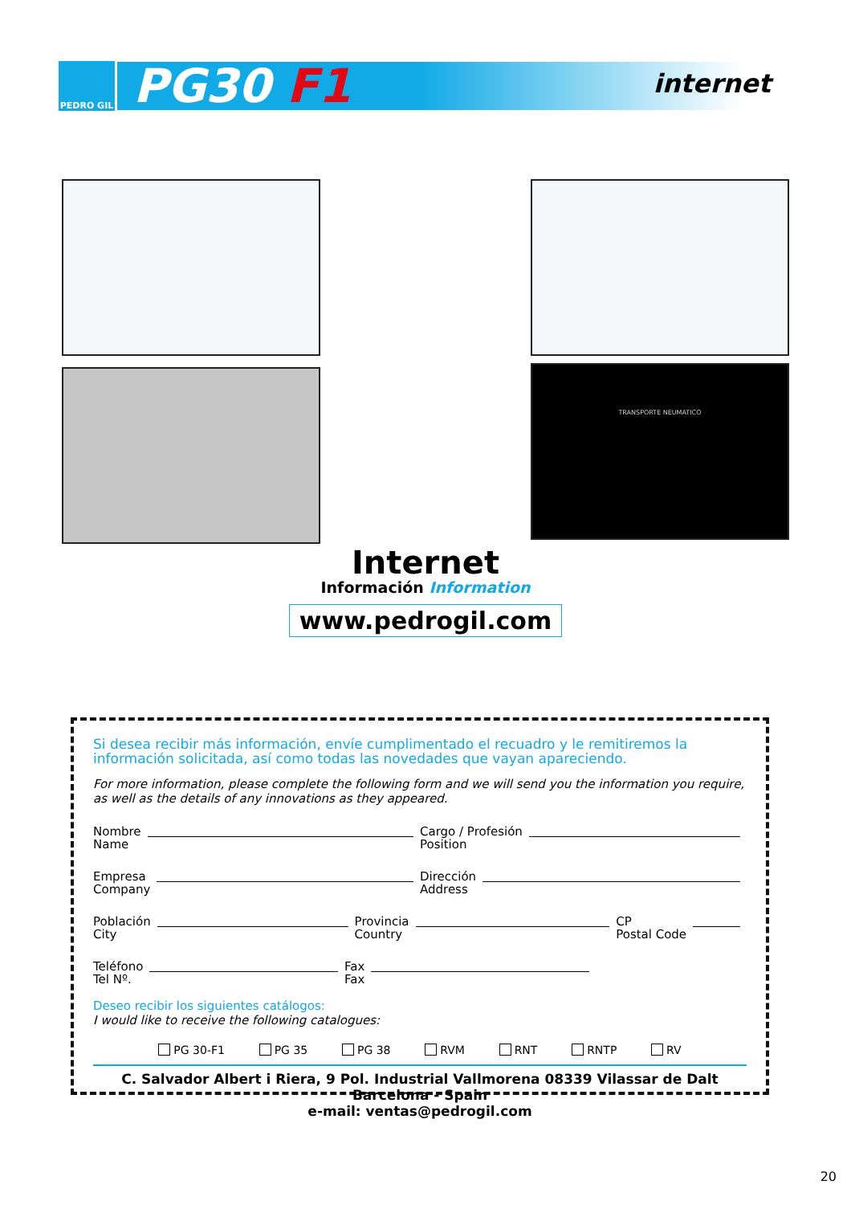PEDRO GIL
PG30 F1
internet
TRANSPORTE NEUMATICO
Internet
Información Information
www.pedrogil.com
Si desea recibir más información, envíe cumplimentado el recuadro y le remitiremos la información solicitada, así como todas las novedades que vayan apareciendo.
For more information, please complete the following form and we will send you the information you require, as well as the details of any innovations as they appeared.
Nombre
Name
Cargo / Profesión
Position
Empresa
Company
Dirección
Address
Población
City
Provincia
Country
CP
Postal Code
Teléfono
Tel Nº.
Fax
Fax
Deseo recibir los siguientes catálogos:
I would like to receive the following catalogues:
PG 30-F1 PG 35 PG 38 RVM RNT RNTP RV
C. Salvador Albert i Riera, 9 Pol. Industrial Vallmorena 08339 Vilassar de Dalt Barcelona - Spain
e-mail: ventas@pedrogil.com
20